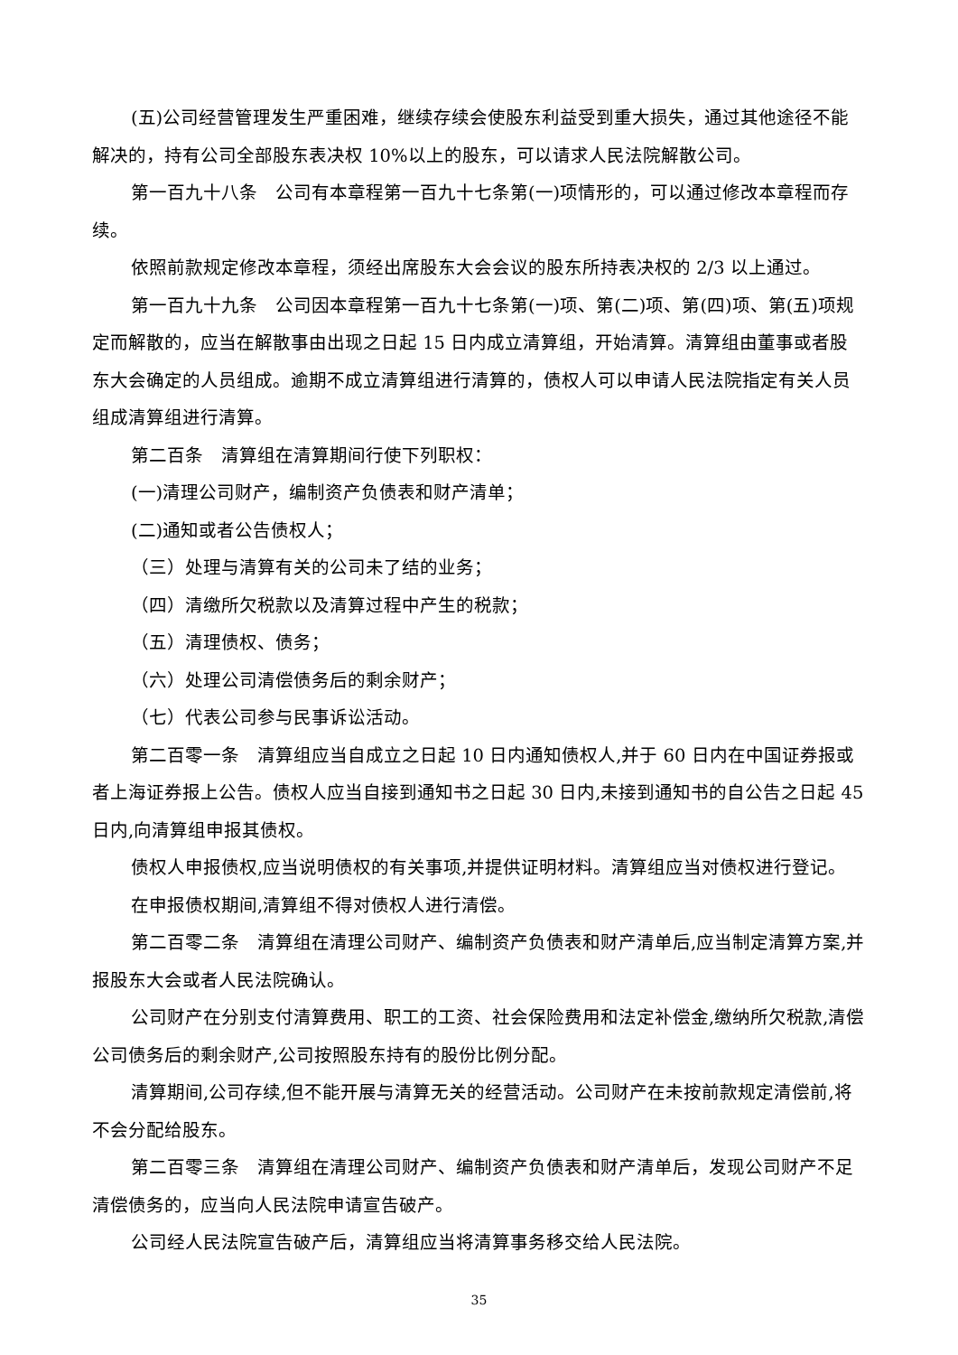(五)公司经营管理发生严重困难，继续存续会使股东利益受到重大损失，通过其他途径不能解决的，持有公司全部股东表决权 10%以上的股东，可以请求人民法院解散公司。
第一百九十八条　公司有本章程第一百九十七条第(一)项情形的，可以通过修改本章程而存续。
依照前款规定修改本章程，须经出席股东大会会议的股东所持表决权的 2/3 以上通过。
第一百九十九条　公司因本章程第一百九十七条第(一)项、第(二)项、第(四)项、第(五)项规定而解散的，应当在解散事由出现之日起 15 日内成立清算组，开始清算。清算组由董事或者股东大会确定的人员组成。逾期不成立清算组进行清算的，债权人可以申请人民法院指定有关人员组成清算组进行清算。
第二百条　清算组在清算期间行使下列职权：
(一)清理公司财产，编制资产负债表和财产清单；
(二)通知或者公告债权人；
（三）处理与清算有关的公司未了结的业务；
（四）清缴所欠税款以及清算过程中产生的税款；
（五）清理债权、债务；
（六）处理公司清偿债务后的剩余财产；
（七）代表公司参与民事诉讼活动。
第二百零一条　清算组应当自成立之日起 10 日内通知债权人,并于 60 日内在中国证券报或者上海证券报上公告。债权人应当自接到通知书之日起 30 日内,未接到通知书的自公告之日起 45 日内,向清算组申报其债权。
债权人申报债权,应当说明债权的有关事项,并提供证明材料。清算组应当对债权进行登记。
在申报债权期间,清算组不得对债权人进行清偿。
第二百零二条　清算组在清理公司财产、编制资产负债表和财产清单后,应当制定清算方案,并报股东大会或者人民法院确认。
公司财产在分别支付清算费用、职工的工资、社会保险费用和法定补偿金,缴纳所欠税款,清偿公司债务后的剩余财产,公司按照股东持有的股份比例分配。
清算期间,公司存续,但不能开展与清算无关的经营活动。公司财产在未按前款规定清偿前,将不会分配给股东。
第二百零三条　清算组在清理公司财产、编制资产负债表和财产清单后，发现公司财产不足清偿债务的，应当向人民法院申请宣告破产。
公司经人民法院宣告破产后，清算组应当将清算事务移交给人民法院。
35